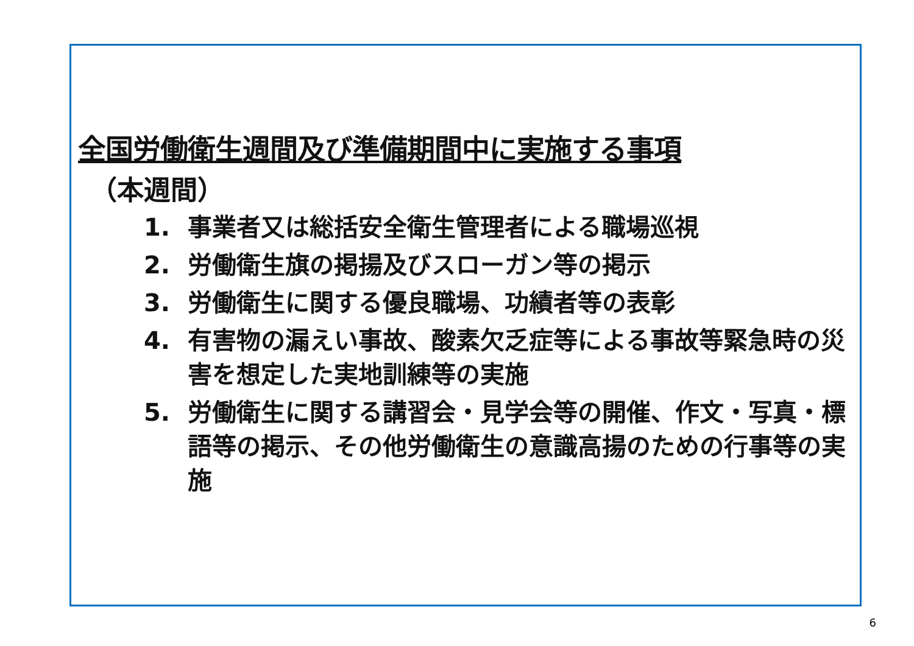全国労働衛生週間及び準備期間中に実施する事項
（本週間）
1. 事業者又は総括安全衛生管理者による職場巡視
2. 労働衛生旗の掲揚及びスローガン等の掲示
3. 労働衛生に関する優良職場、功績者等の表彰
4. 有害物の漏えい事故、酸素欠乏症等による事故等緊急時の災害を想定した実地訓練等の実施
5. 労働衛生に関する講習会・見学会等の開催、作文・写真・標語等の掲示、その他労働衛生の意識高揚のための行事等の実施
6